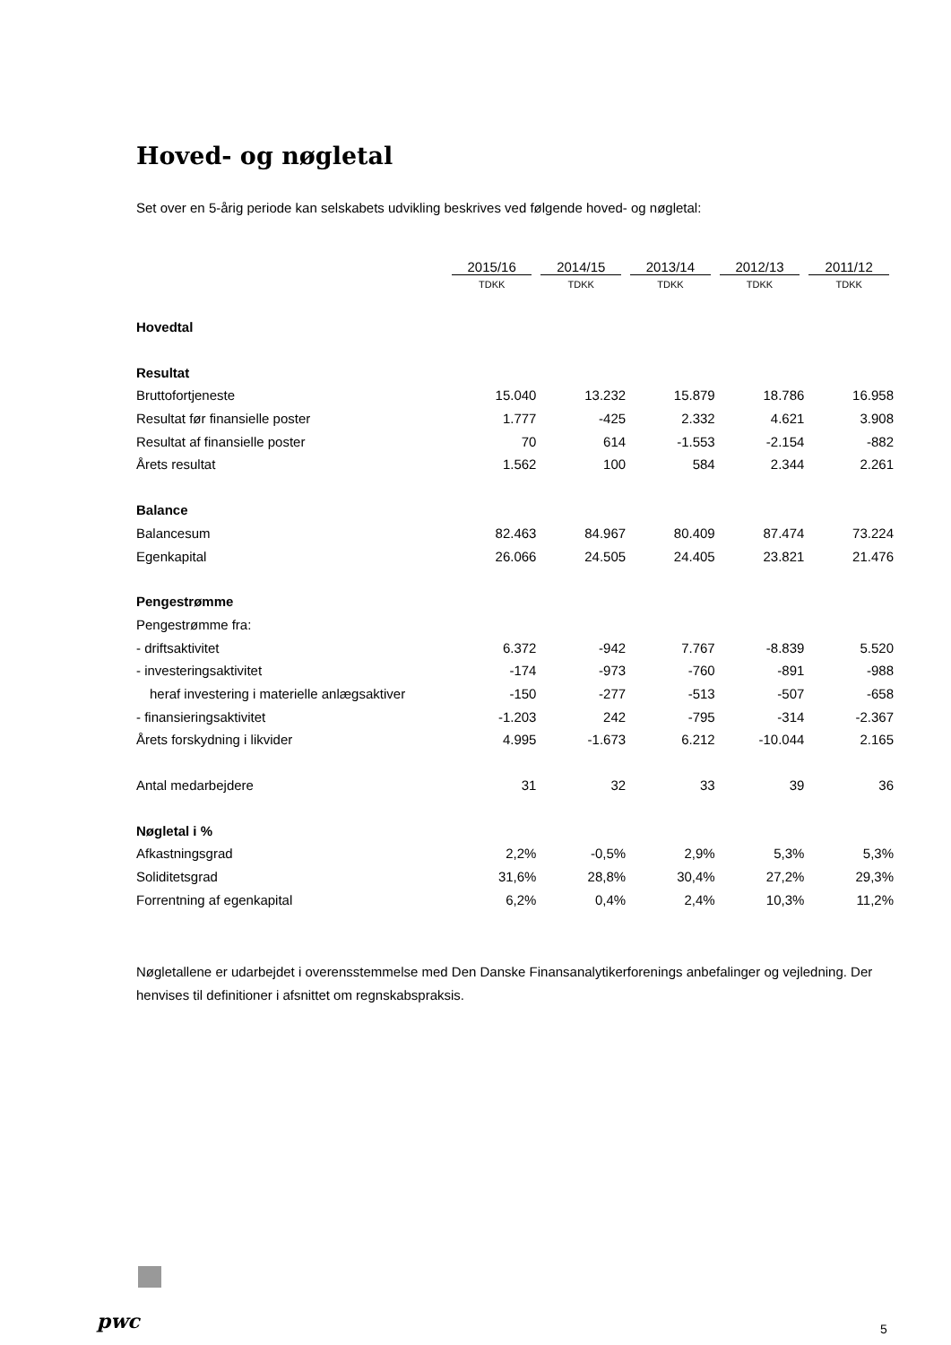Hoved- og nøgletal
Set over en 5-årig periode kan selskabets udvikling beskrives ved følgende hoved- og nøgletal:
| | 2015/16 | 2014/15 | 2013/14 | 2012/13 | 2011/12 |
| --- | --- | --- | --- | --- | --- |
| | TDKK | TDKK | TDKK | TDKK | TDKK |
| Hovedtal | | | | | |
| Resultat | | | | | |
| Bruttofortjeneste | 15.040 | 13.232 | 15.879 | 18.786 | 16.958 |
| Resultat før finansielle poster | 1.777 | -425 | 2.332 | 4.621 | 3.908 |
| Resultat af finansielle poster | 70 | 614 | -1.553 | -2.154 | -882 |
| Årets resultat | 1.562 | 100 | 584 | 2.344 | 2.261 |
| Balance | | | | | |
| Balancesum | 82.463 | 84.967 | 80.409 | 87.474 | 73.224 |
| Egenkapital | 26.066 | 24.505 | 24.405 | 23.821 | 21.476 |
| Pengestrømme | | | | | |
| Pengestrømme fra: | | | | | |
| - driftsaktivitet | 6.372 | -942 | 7.767 | -8.839 | 5.520 |
| - investeringsaktivitet | -174 | -973 | -760 | -891 | -988 |
| heraf investering i materielle anlægsaktiver | -150 | -277 | -513 | -507 | -658 |
| - finansieringsaktivitet | -1.203 | 242 | -795 | -314 | -2.367 |
| Årets forskydning i likvider | 4.995 | -1.673 | 6.212 | -10.044 | 2.165 |
| Antal medarbejdere | 31 | 32 | 33 | 39 | 36 |
| Nøgletal i % | | | | | |
| Afkastningsgrad | 2,2% | -0,5% | 2,9% | 5,3% | 5,3% |
| Soliditetsgrad | 31,6% | 28,8% | 30,4% | 27,2% | 29,3% |
| Forrentning af egenkapital | 6,2% | 0,4% | 2,4% | 10,3% | 11,2% |
Nøgletallene er udarbejdet i overensstemmelse med Den Danske Finansanalytikerforenings anbefalinger og vejledning. Der henvises til definitioner i afsnittet om regnskabspraksis.
pwc 5